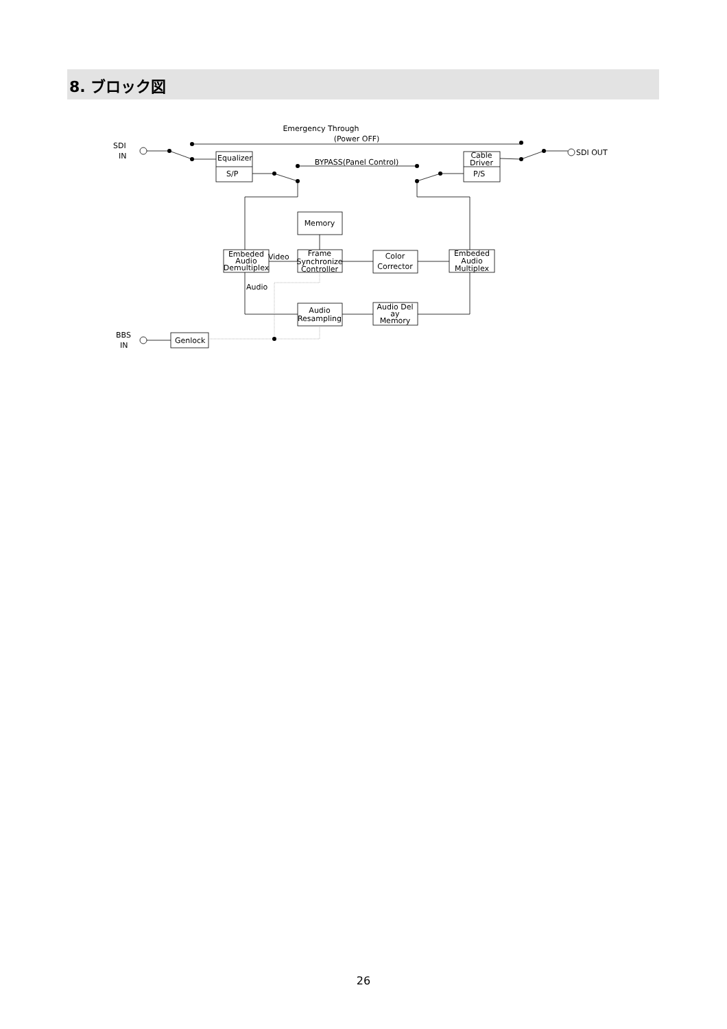8. ブロック図
Emergency Through
(Power OFF)
SDI
IN
SDI OUT
Equalizer
S/P
BYPASS(Panel Control)
Cable
Driver
P/S
Memory
Embeded
Audio
Demultiplex
Video
Frame
Synchronize
Controller
Color
Corrector
Embeded
Audio
Multiplex
Audio
Audio
Resampling
Audio Del
ay
Memory
BBS
IN
Genlock
26